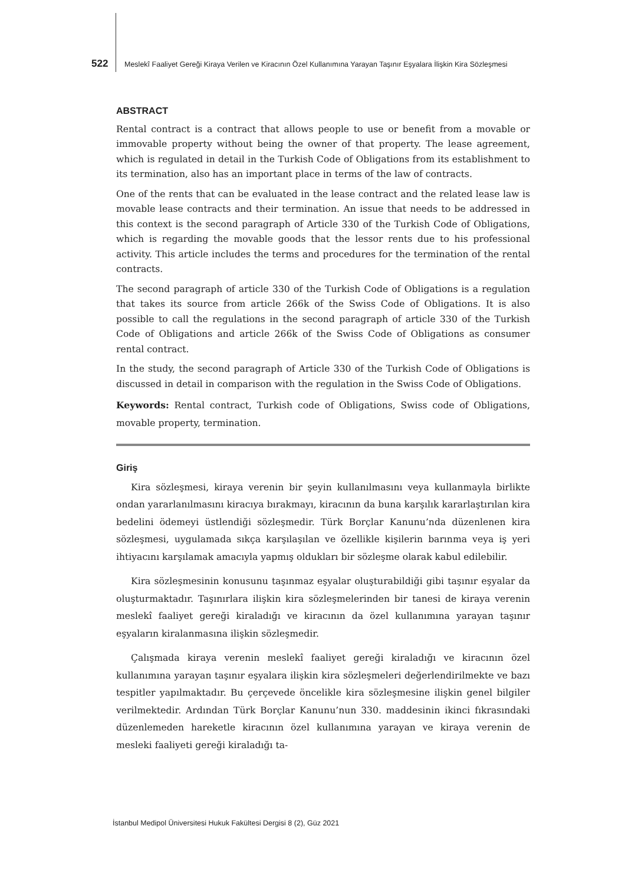522 Meslekî Faaliyet Gereği Kiraya Verilen ve Kiracının Özel Kullanımına Yarayan Taşınır Eşyalara İlişkin Kira Sözleşmesi
ABSTRACT
Rental contract is a contract that allows people to use or benefit from a movable or immovable property without being the owner of that property. The lease agreement, which is regulated in detail in the Turkish Code of Obligations from its establishment to its termination, also has an important place in terms of the law of contracts.
One of the rents that can be evaluated in the lease contract and the related lease law is movable lease contracts and their termination. An issue that needs to be addressed in this context is the second paragraph of Article 330 of the Turkish Code of Obligations, which is regarding the movable goods that the lessor rents due to his professional activity. This article includes the terms and procedures for the termination of the rental contracts.
The second paragraph of article 330 of the Turkish Code of Obligations is a regulation that takes its source from article 266k of the Swiss Code of Obligations. It is also possible to call the regulations in the second paragraph of article 330 of the Turkish Code of Obligations and article 266k of the Swiss Code of Obligations as consumer rental contract.
In the study, the second paragraph of Article 330 of the Turkish Code of Obligations is discussed in detail in comparison with the regulation in the Swiss Code of Obligations.
Keywords: Rental contract, Turkish code of Obligations, Swiss code of Obligations, movable property, termination.
Giriş
Kira sözleşmesi, kiraya verenin bir şeyin kullanılmasını veya kullanmayla birlikte ondan yararlanılmasını kiracıya bırakmayı, kiracının da buna karşılık kararlaştırılan kira bedelini ödemeyi üstlendiği sözleşmedir. Türk Borçlar Kanunu’nda düzenlenen kira sözleşmesi, uygulamada sıkça karşılaşılan ve özellikle kişilerin barınma veya iş yeri ihtiyacını karşılamak amacıyla yapmış oldukları bir sözleşme olarak kabul edilebilir.
Kira sözleşmesinin konusunu taşınmaz eşyalar oluşturabildiği gibi taşınır eşyalar da oluşturmaktadır. Taşınırlara ilişkin kira sözleşmelerinden bir tanesi de kiraya verenin meslekî faaliyet gereği kiraladığı ve kiracının da özel kullanımına yarayan taşınır eşyaların kiralanmasına ilişkin sözleşmedir.
Çalışmada kiraya verenin meslekî faaliyet gereği kiraladığı ve kiracının özel kullanımına yarayan taşınır eşyalara ilişkin kira sözleşmeleri değerlendirilmekte ve bazı tespitler yapılmaktadır. Bu çerçevede öncelikle kira sözleşmesine ilişkin genel bilgiler verilmektedir. Ardından Türk Borçlar Kanunu’nun 330. maddesinin ikinci fıkrasındaki düzenlemeden hareketle kiracının özel kullanımına yarayan ve kiraya verenin de mesleki faaliyeti gereği kiraladığı ta-
İstanbul Medipol Üniversitesi Hukuk Fakültesi Dergisi 8 (2), Güz 2021